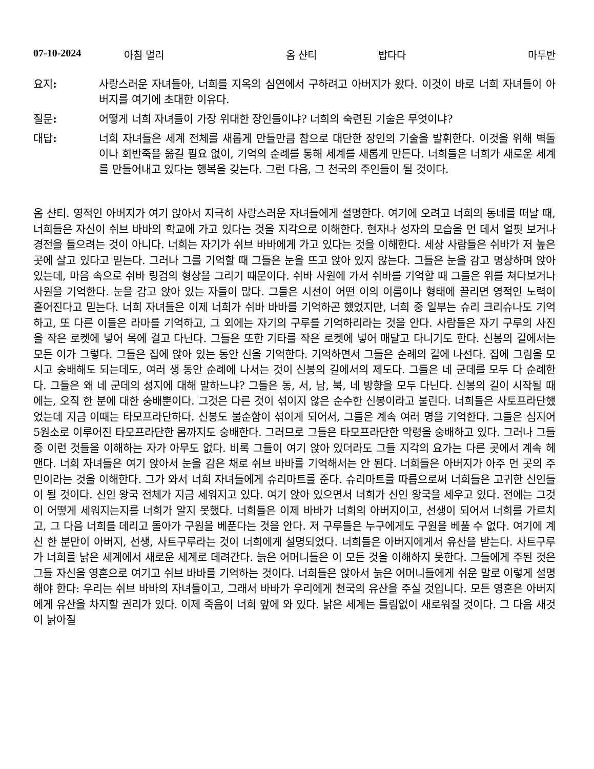07-10-2024 아침 멀리 옴 샨티 밥다다 마두반
요지: 사랑스러운 자녀들아, 너희를 지옥의 심연에서 구하려고 아버지가 왔다. 이것이 바로 너희 자녀들이 아버지를 여기에 초대한 이유다.
질문: 어떻게 너희 자녀들이 가장 위대한 장인들이냐? 너희의 숙련된 기술은 무엇이냐?
대답: 너희 자녀들은 세계 전체를 새롭게 만들만큼 참으로 대단한 장인의 기술을 발휘한다. 이것을 위해 벽돌이나 회반죽을 옮길 필요 없이, 기억의 순례를 통해 세계를 새롭게 만든다. 너희들은 너희가 새로운 세계를 만들어내고 있다는 행복을 갖는다. 그런 다음, 그 천국의 주인들이 될 것이다.
옴 샨티. 영적인 아버지가 여기 앉아서 지극히 사랑스러운 자녀들에게 설명한다. 여기에 오려고 너희의 동네를 떠날 때, 너희들은 자신이 쉬브 바바의 학교에 가고 있다는 것을 지각으로 이해한다. 현자나 성자의 모습을 먼 데서 얼핏 보거나 경전을 들으려는 것이 아니다. 너희는 자기가 쉬브 바바에게 가고 있다는 것을 이해한다. 세상 사람들은 쉬바가 저 높은 곳에 살고 있다고 믿는다. 그러나 그를 기억할 때 그들은 눈을 뜨고 앉아 있지 않는다. 그들은 눈을 감고 명상하며 앉아 있는데, 마음 속으로 쉬바 링검의 형상을 그리기 때문이다. 쉬바 사원에 가서 쉬바를 기억할 때 그들은 위를 쳐다보거나 사원을 기억한다. 눈을 감고 앉아 있는 자들이 많다. 그들은 시선이 어떤 이의 이름이나 형태에 끌리면 영적인 노력이 흩어진다고 믿는다. 너희 자녀들은 이제 너희가 쉬바 바바를 기억하곤 했었지만, 너희 중 일부는 슈리 크리슈나도 기억하고, 또 다른 이들은 라마를 기억하고, 그 외에는 자기의 구루를 기억하리라는 것을 안다. 사람들은 자기 구루의 사진을 작은 로켓에 넣어 목에 걸고 다닌다. 그들은 또한 기타를 작은 로켓에 넣어 매달고 다니기도 한다. 신봉의 길에서는 모든 이가 그렇다. 그들은 집에 앉아 있는 동안 신을 기억한다. 기억하면서 그들은 순례의 길에 나선다. 집에 그림을 모시고 숭배해도 되는데도, 여러 생 동안 순례에 나서는 것이 신봉의 길에서의 제도다. 그들은 네 군데를 모두 다 순례한다. 그들은 왜 네 군데의 성지에 대해 말하느냐? 그들은 동, 서, 남, 북, 네 방향을 모두 다닌다. 신봉의 길이 시작될 때에는, 오직 한 분에 대한 숭배뿐이다. 그것은 다른 것이 섞이지 않은 순수한 신봉이라고 불린다. 너희들은 사토프라단했었는데 지금 이때는 타모프라단하다. 신봉도 불순함이 섞이게 되어서, 그들은 계속 여러 명을 기억한다. 그들은 심지어 5원소로 이루어진 타모프라단한 몸까지도 숭배한다. 그러므로 그들은 타모프라단한 악령을 숭배하고 있다. 그러나 그들 중 이런 것들을 이해하는 자가 아무도 없다. 비록 그들이 여기 앉아 있더라도 그들 지각의 요가는 다른 곳에서 계속 헤맨다. 너희 자녀들은 여기 앉아서 눈을 감은 채로 쉬브 바바를 기억해서는 안 된다. 너희들은 아버지가 아주 먼 곳의 주민이라는 것을 이해한다. 그가 와서 너희 자녀들에게 슈리마트를 준다. 슈리마트를 따름으로써 너희들은 고귀한 신인들이 될 것이다. 신인 왕국 전체가 지금 세워지고 있다. 여기 앉아 있으면서 너희가 신인 왕국을 세우고 있다. 전에는 그것이 어떻게 세워지는지를 너희가 알지 못했다. 너희들은 이제 바바가 너희의 아버지이고, 선생이 되어서 너희를 가르치고, 그 다음 너희를 데리고 돌아가 구원을 베푼다는 것을 안다. 저 구루들은 누구에게도 구원을 베풀 수 없다. 여기에 계신 한 분만이 아버지, 선생, 사트구루라는 것이 너희에게 설명되었다. 너희들은 아버지에게서 유산을 받는다. 사트구루가 너희를 낡은 세계에서 새로운 세계로 데려간다. 늙은 어머니들은 이 모든 것을 이해하지 못한다. 그들에게 주된 것은 그들 자신을 영혼으로 여기고 쉬브 바바를 기억하는 것이다. 너희들은 앉아서 늙은 어머니들에게 쉬운 말로 이렇게 설명해야 한다: 우리는 쉬브 바바의 자녀들이고, 그래서 바바가 우리에게 천국의 유산을 주실 것입니다. 모든 영혼은 아버지에게 유산을 차지할 권리가 있다. 이제 죽음이 너희 앞에 와 있다. 낡은 세계는 틀림없이 새로워질 것이다. 그 다음 새것이 낡아질